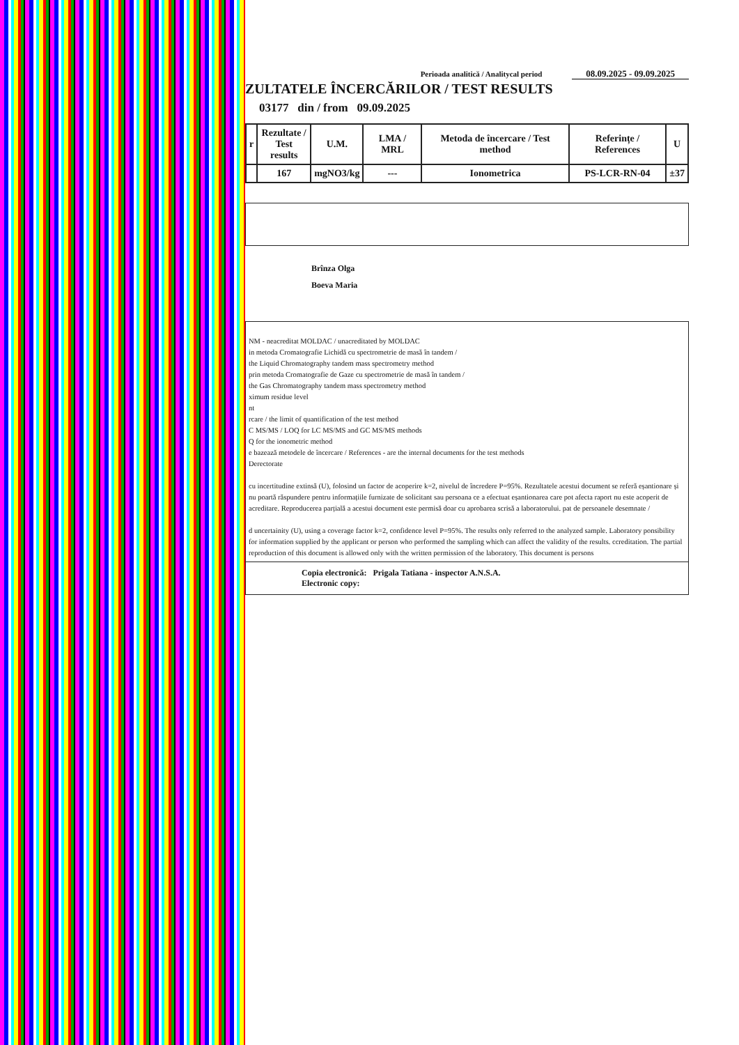Perioada analitică / Analitycal period 08.09.2025 - 09.09.2025
ZULTATELE ÎNCERCĂRILOR / TEST RESULTS
03177 din / from 09.09.2025
| r | Rezultate / Test results | U.M. | LMA / MRL | Metoda de încercare / Test method | Referințe / References | U |
| --- | --- | --- | --- | --- | --- | --- |
| | 167 | mgNO3/kg | --- | Ionometrica | PS-LCR-RN-04 | ±37 |
Brînza Olga
Boeva Maria
NM - neacreditat MOLDAC / unacreditated by MOLDAC
in metoda Cromatografie Lichidă cu spectrometrie de masă în tandem /
the Liquid Chromatography tandem mass spectrometry method
prin metoda Cromatografie de Gaze cu spectrometrie de masă în tandem /
the Gas Chromatography tandem mass spectrometry method
ximum residue level
nt
rcare / the limit of quantification of the test method
C MS/MS / LOQ for LC MS/MS and GC MS/MS methods
Q for the ionometric method
e bazează metodele de încercare / References - are the internal documents for the test methods
Derectorate
cu incertitudine extinsă (U), folosind un factor de acoperire k=2, nivelul de încredere P=95%. Rezultatele acestui document se referă eșantionare și nu poartă răspundere pentru informațiile furnizate de solicitant sau persoana ce a efectuat eșantionarea care pot afecta raport nu este acoperit de acreditare. Reproducerea parțială a acestui document este permisă doar cu aprobarea scrisă a laboratorului. pat de persoanele desemnate /
d uncertainity (U), using a coverage factor k=2, confidence level P=95%. The results only referred to the analyzed sample. Laboratory ponsibility for information supplied by the applicant or person who performed the sampling which can affect the validity of the results. ccreditation. The partial reproduction of this document is allowed only with the written permission of the laboratory. This document is persons
Copia electronică: Prigala Tatiana - inspector A.N.S.A.
Electronic copy: